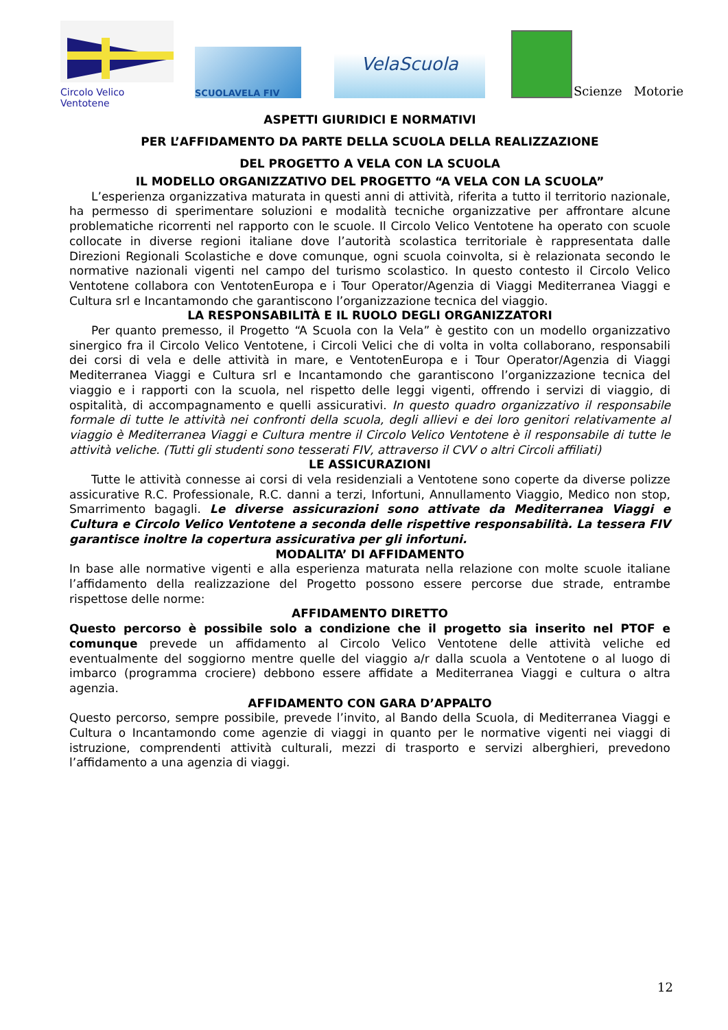Circolo Velico Ventotene
SCUOLAVELA FIV
VelaScuola
Scienze Motorie
ASPETTI GIURIDICI E NORMATIVI
PER L’AFFIDAMENTO DA PARTE DELLA SCUOLA DELLA REALIZZAZIONE
DEL PROGETTO A VELA CON LA SCUOLA
IL MODELLO ORGANIZZATIVO DEL PROGETTO “A VELA CON LA SCUOLA”
L’esperienza organizzativa maturata in questi anni di attività, riferita a tutto il territorio nazionale, ha permesso di sperimentare soluzioni e modalità tecniche organizzative per affrontare alcune problematiche ricorrenti nel rapporto con le scuole. Il Circolo Velico Ventotene ha operato con scuole collocate in diverse regioni italiane dove l’autorità scolastica territoriale è rappresentata dalle Direzioni Regionali Scolastiche e dove comunque, ogni scuola coinvolta, si è relazionata secondo le normative nazionali vigenti nel campo del turismo scolastico. In questo contesto il Circolo Velico Ventotene collabora con VentotenEuropa e i Tour Operator/Agenzia di Viaggi Mediterranea Viaggi e Cultura srl e Incantamondo che garantiscono l’organizzazione tecnica del viaggio.
LA RESPONSABILITÀ E IL RUOLO DEGLI ORGANIZZATORI
Per quanto premesso, il Progetto “A Scuola con la Vela” è gestito con un modello organizzativo sinergico fra il Circolo Velico Ventotene, i Circoli Velici che di volta in volta collaborano, responsabili dei corsi di vela e delle attività in mare, e VentotenEuropa e i Tour Operator/Agenzia di Viaggi Mediterranea Viaggi e Cultura srl e Incantamondo che garantiscono l’organizzazione tecnica del viaggio e i rapporti con la scuola, nel rispetto delle leggi vigenti, offrendo i servizi di viaggio, di ospitalità, di accompagnamento e quelli assicurativi. In questo quadro organizzativo il responsabile formale di tutte le attività nei confronti della scuola, degli allievi e dei loro genitori relativamente al viaggio è Mediterranea Viaggi e Cultura mentre il Circolo Velico Ventotene è il responsabile di tutte le attività veliche. (Tutti gli studenti sono tesserati FIV, attraverso il CVV o altri Circoli affiliati)
LE ASSICURAZIONI
Tutte le attività connesse ai corsi di vela residenziali a Ventotene sono coperte da diverse polizze assicurative R.C. Professionale, R.C. danni a terzi, Infortuni, Annullamento Viaggio, Medico non stop, Smarrimento bagagli. Le diverse assicurazioni sono attivate da Mediterranea Viaggi e Cultura e Circolo Velico Ventotene a seconda delle rispettive responsabilità. La tessera FIV garantisce inoltre la copertura assicurativa per gli infortuni.
MODALITA’ DI AFFIDAMENTO
In base alle normative vigenti e alla esperienza maturata nella relazione con molte scuole italiane l’affidamento della realizzazione del Progetto possono essere percorse due strade, entrambe rispettose delle norme:
AFFIDAMENTO DIRETTO
Questo percorso è possibile solo a condizione che il progetto sia inserito nel PTOF e comunque prevede un affidamento al Circolo Velico Ventotene delle attività veliche ed eventualmente del soggiorno mentre quelle del viaggio a/r dalla scuola a Ventotene o al luogo di imbarco (programma crociere) debbono essere affidate a Mediterranea Viaggi e cultura o altra agenzia.
AFFIDAMENTO CON GARA D’APPALTO
Questo percorso, sempre possibile, prevede l’invito, al Bando della Scuola, di Mediterranea Viaggi e Cultura o Incantamondo come agenzie di viaggi in quanto per le normative vigenti nei viaggi di istruzione, comprendenti attività culturali, mezzi di trasporto e servizi alberghieri, prevedono l’affidamento a una agenzia di viaggi.
12